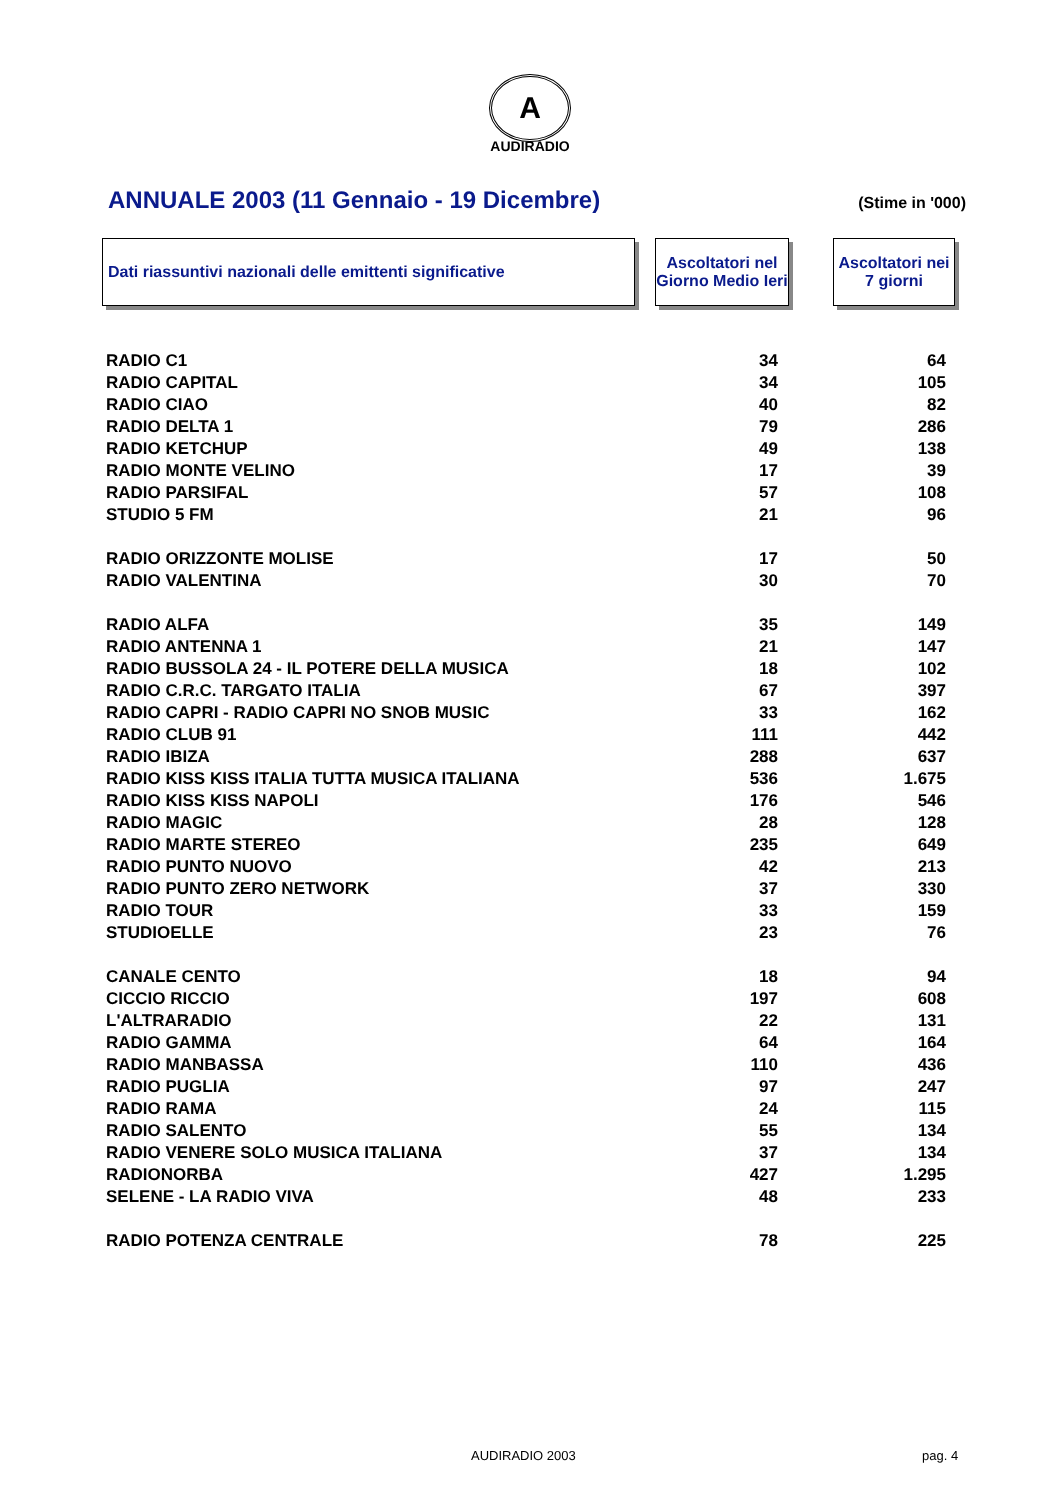A
AUDIRADIO
ANNUALE 2003 (11 Gennaio - 19 Dicembre)
(Stime in '000)
Dati riassuntivi nazionali delle emittenti significative
Ascoltatori nel Giorno Medio Ieri
Ascoltatori nei 7 giorni
| RADIO C1 | 34 | 64 |
| RADIO CAPITAL | 34 | 105 |
| RADIO CIAO | 40 | 82 |
| RADIO DELTA 1 | 79 | 286 |
| RADIO KETCHUP | 49 | 138 |
| RADIO MONTE VELINO | 17 | 39 |
| RADIO PARSIFAL | 57 | 108 |
| STUDIO 5 FM | 21 | 96 |
| RADIO ORIZZONTE MOLISE | 17 | 50 |
| RADIO VALENTINA | 30 | 70 |
| RADIO ALFA | 35 | 149 |
| RADIO ANTENNA 1 | 21 | 147 |
| RADIO BUSSOLA 24 - IL POTERE DELLA MUSICA | 18 | 102 |
| RADIO C.R.C. TARGATO ITALIA | 67 | 397 |
| RADIO CAPRI - RADIO CAPRI NO SNOB MUSIC | 33 | 162 |
| RADIO CLUB 91 | 111 | 442 |
| RADIO IBIZA | 288 | 637 |
| RADIO KISS KISS ITALIA TUTTA MUSICA ITALIANA | 536 | 1.675 |
| RADIO KISS KISS NAPOLI | 176 | 546 |
| RADIO MAGIC | 28 | 128 |
| RADIO MARTE STEREO | 235 | 649 |
| RADIO PUNTO NUOVO | 42 | 213 |
| RADIO PUNTO ZERO NETWORK | 37 | 330 |
| RADIO TOUR | 33 | 159 |
| STUDIOELLE | 23 | 76 |
| CANALE CENTO | 18 | 94 |
| CICCIO RICCIO | 197 | 608 |
| L'ALTRARADIO | 22 | 131 |
| RADIO GAMMA | 64 | 164 |
| RADIO MANBASSA | 110 | 436 |
| RADIO PUGLIA | 97 | 247 |
| RADIO RAMA | 24 | 115 |
| RADIO SALENTO | 55 | 134 |
| RADIO VENERE SOLO MUSICA ITALIANA | 37 | 134 |
| RADIONORBA | 427 | 1.295 |
| SELENE - LA RADIO VIVA | 48 | 233 |
| RADIO POTENZA CENTRALE | 78 | 225 |
AUDIRADIO 2003 pag. 4